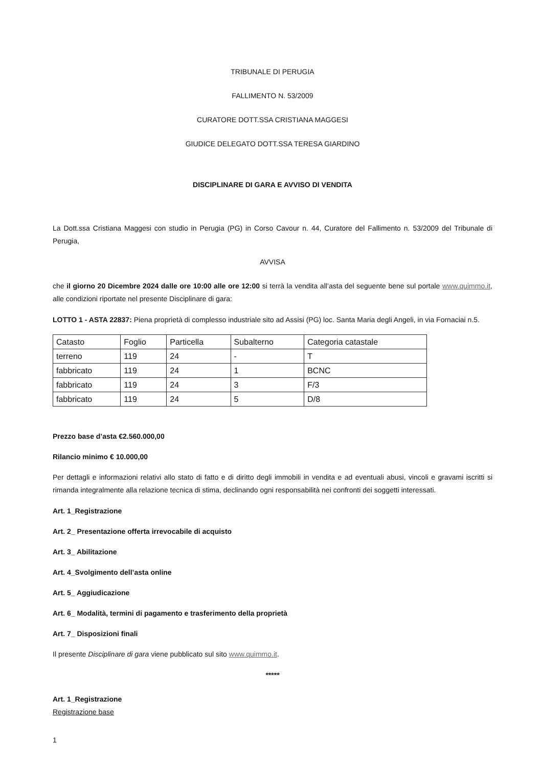TRIBUNALE DI PERUGIA
FALLIMENTO N. 53/2009
CURATORE DOTT.SSA CRISTIANA MAGGESI
GIUDICE DELEGATO DOTT.SSA TERESA GIARDINO
DISCIPLINARE DI GARA E AVVISO DI VENDITA
La Dott.ssa Cristiana Maggesi con studio in Perugia (PG) in Corso Cavour n. 44, Curatore del Fallimento n. 53/2009 del Tribunale di Perugia,
AVVISA
che il giorno 20 Dicembre 2024 dalle ore 10:00 alle ore 12:00 si terrà la vendita all’asta del seguente bene sul portale www.quimmo.it, alle condizioni riportate nel presente Disciplinare di gara:
LOTTO 1 - ASTA 22837: Piena proprietà di complesso industriale sito ad Assisi (PG) loc. Santa Maria degli Angeli, in via Fornaciai n.5.
| Catasto | Foglio | Particella | Subalterno | Categoria catastale |
| terreno | 119 | 24 | - | T |
| fabbricato | 119 | 24 | 1 | BCNC |
| fabbricato | 119 | 24 | 3 | F/3 |
| fabbricato | 119 | 24 | 5 | D/8 |
Prezzo base d’asta €2.560.000,00
Rilancio minimo € 10.000,00
Per dettagli e informazioni relativi allo stato di fatto e di diritto degli immobili in vendita e ad eventuali abusi, vincoli e gravami iscritti si rimanda integralmente alla relazione tecnica di stima, declinando ogni responsabilità nei confronti dei soggetti interessati.
Art. 1_Registrazione
Art. 2_ Presentazione offerta irrevocabile di acquisto
Art. 3_ Abilitazione
Art. 4_Svolgimento dell’asta online
Art. 5_ Aggiudicazione
Art. 6_ Modalità, termini di pagamento e trasferimento della proprietà
Art. 7_ Disposizioni finali
Il presente Disciplinare di gara viene pubblicato sul sito www.quimmo.it.
*****
Art. 1_Registrazione
Registrazione base
1